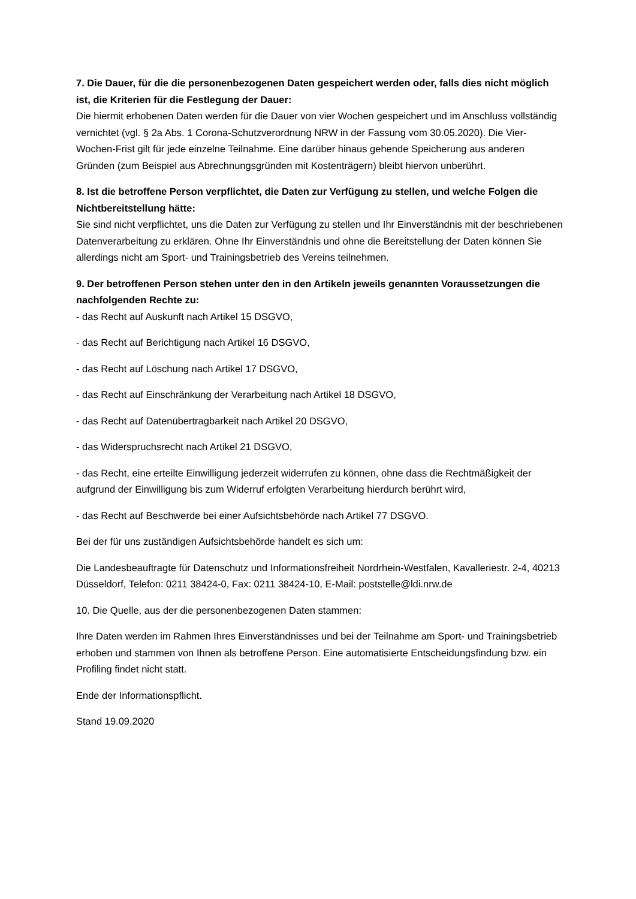7. Die Dauer, für die die personenbezogenen Daten gespeichert werden oder, falls dies nicht möglich ist, die Kriterien für die Festlegung der Dauer:
Die hiermit erhobenen Daten werden für die Dauer von vier Wochen gespeichert und im Anschluss vollständig vernichtet (vgl. § 2a Abs. 1 Corona-Schutzverordnung NRW in der Fassung vom 30.05.2020). Die Vier-Wochen-Frist gilt für jede einzelne Teilnahme. Eine darüber hinaus gehende Speicherung aus anderen Gründen (zum Beispiel aus Abrechnungsgründen mit Kostenträgern) bleibt hiervon unberührt.
8. Ist die betroffene Person verpflichtet, die Daten zur Verfügung zu stellen, und welche Folgen die Nichtbereitstellung hätte:
Sie sind nicht verpflichtet, uns die Daten zur Verfügung zu stellen und Ihr Einverständnis mit der beschriebenen Datenverarbeitung zu erklären. Ohne Ihr Einverständnis und ohne die Bereitstellung der Daten können Sie allerdings nicht am Sport- und Trainingsbetrieb des Vereins teilnehmen.
9. Der betroffenen Person stehen unter den in den Artikeln jeweils genannten Voraussetzungen die nachfolgenden Rechte zu:
- das Recht auf Auskunft nach Artikel 15 DSGVO,
- das Recht auf Berichtigung nach Artikel 16 DSGVO,
- das Recht auf Löschung nach Artikel 17 DSGVO,
- das Recht auf Einschränkung der Verarbeitung nach Artikel 18 DSGVO,
- das Recht auf Datenübertragbarkeit nach Artikel 20 DSGVO,
- das Widerspruchsrecht nach Artikel 21 DSGVO,
- das Recht, eine erteilte Einwilligung jederzeit widerrufen zu können, ohne dass die Rechtmäßigkeit der aufgrund der Einwilligung bis zum Widerruf erfolgten Verarbeitung hierdurch berührt wird,
- das Recht auf Beschwerde bei einer Aufsichtsbehörde nach Artikel 77 DSGVO.
Bei der für uns zuständigen Aufsichtsbehörde handelt es sich um:
Die Landesbeauftragte für Datenschutz und Informationsfreiheit Nordrhein-Westfalen, Kavalleriestr. 2-4, 40213 Düsseldorf, Telefon: 0211 38424-0, Fax: 0211 38424-10, E-Mail: poststelle@ldi.nrw.de
10. Die Quelle, aus der die personenbezogenen Daten stammen:
Ihre Daten werden im Rahmen Ihres Einverständnisses und bei der Teilnahme am Sport- und Trainingsbetrieb erhoben und stammen von Ihnen als betroffene Person. Eine automatisierte Entscheidungsfindung bzw. ein Profiling findet nicht statt.
Ende der Informationspflicht.
Stand 19.09.2020